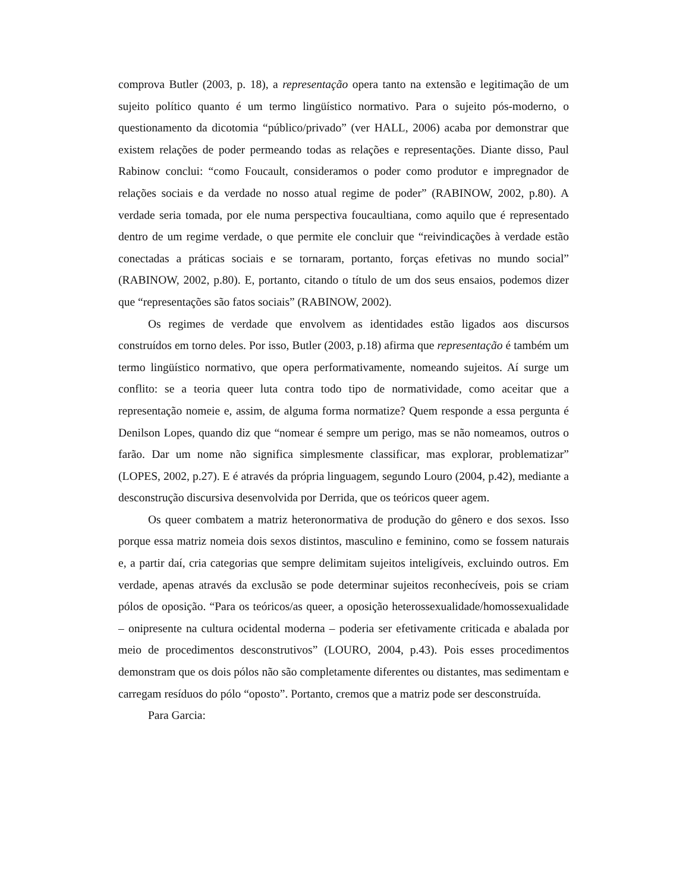comprova Butler (2003, p. 18), a representação opera tanto na extensão e legitimação de um sujeito político quanto é um termo lingüístico normativo. Para o sujeito pós-moderno, o questionamento da dicotomia “público/privado” (ver HALL, 2006) acaba por demonstrar que existem relações de poder permeando todas as relações e representações. Diante disso, Paul Rabinow conclui: “como Foucault, consideramos o poder como produtor e impregnador de relações sociais e da verdade no nosso atual regime de poder” (RABINOW, 2002, p.80). A verdade seria tomada, por ele numa perspectiva foucaultiana, como aquilo que é representado dentro de um regime verdade, o que permite ele concluir que “reivindicações à verdade estão conectadas a práticas sociais e se tornaram, portanto, forças efetivas no mundo social” (RABINOW, 2002, p.80). E, portanto, citando o título de um dos seus ensaios, podemos dizer que “representações são fatos sociais” (RABINOW, 2002).
Os regimes de verdade que envolvem as identidades estão ligados aos discursos construídos em torno deles. Por isso, Butler (2003, p.18) afirma que representação é também um termo lingüístico normativo, que opera performativamente, nomeando sujeitos. Aí surge um conflito: se a teoria queer luta contra todo tipo de normatividade, como aceitar que a representação nomeie e, assim, de alguma forma normatize? Quem responde a essa pergunta é Denilson Lopes, quando diz que “nomear é sempre um perigo, mas se não nomeamos, outros o farão. Dar um nome não significa simplesmente classificar, mas explorar, problematizar” (LOPES, 2002, p.27). E é através da própria linguagem, segundo Louro (2004, p.42), mediante a desconstrução discursiva desenvolvida por Derrida, que os teóricos queer agem.
Os queer combatem a matriz heteronormativa de produção do gênero e dos sexos. Isso porque essa matriz nomeia dois sexos distintos, masculino e feminino, como se fossem naturais e, a partir daí, cria categorias que sempre delimitam sujeitos inteligíveis, excluindo outros. Em verdade, apenas através da exclusão se pode determinar sujeitos reconhecíveis, pois se criam pólos de oposição. “Para os teóricos/as queer, a oposição heterossexualidade/homossexualidade – onipresente na cultura ocidental moderna – poderia ser efetivamente criticada e abalada por meio de procedimentos desconstrutivos” (LOURO, 2004, p.43). Pois esses procedimentos demonstram que os dois pólos não são completamente diferentes ou distantes, mas sedimentam e carregam resíduos do pólo “oposto”. Portanto, cremos que a matriz pode ser desconstruída.
Para Garcia: